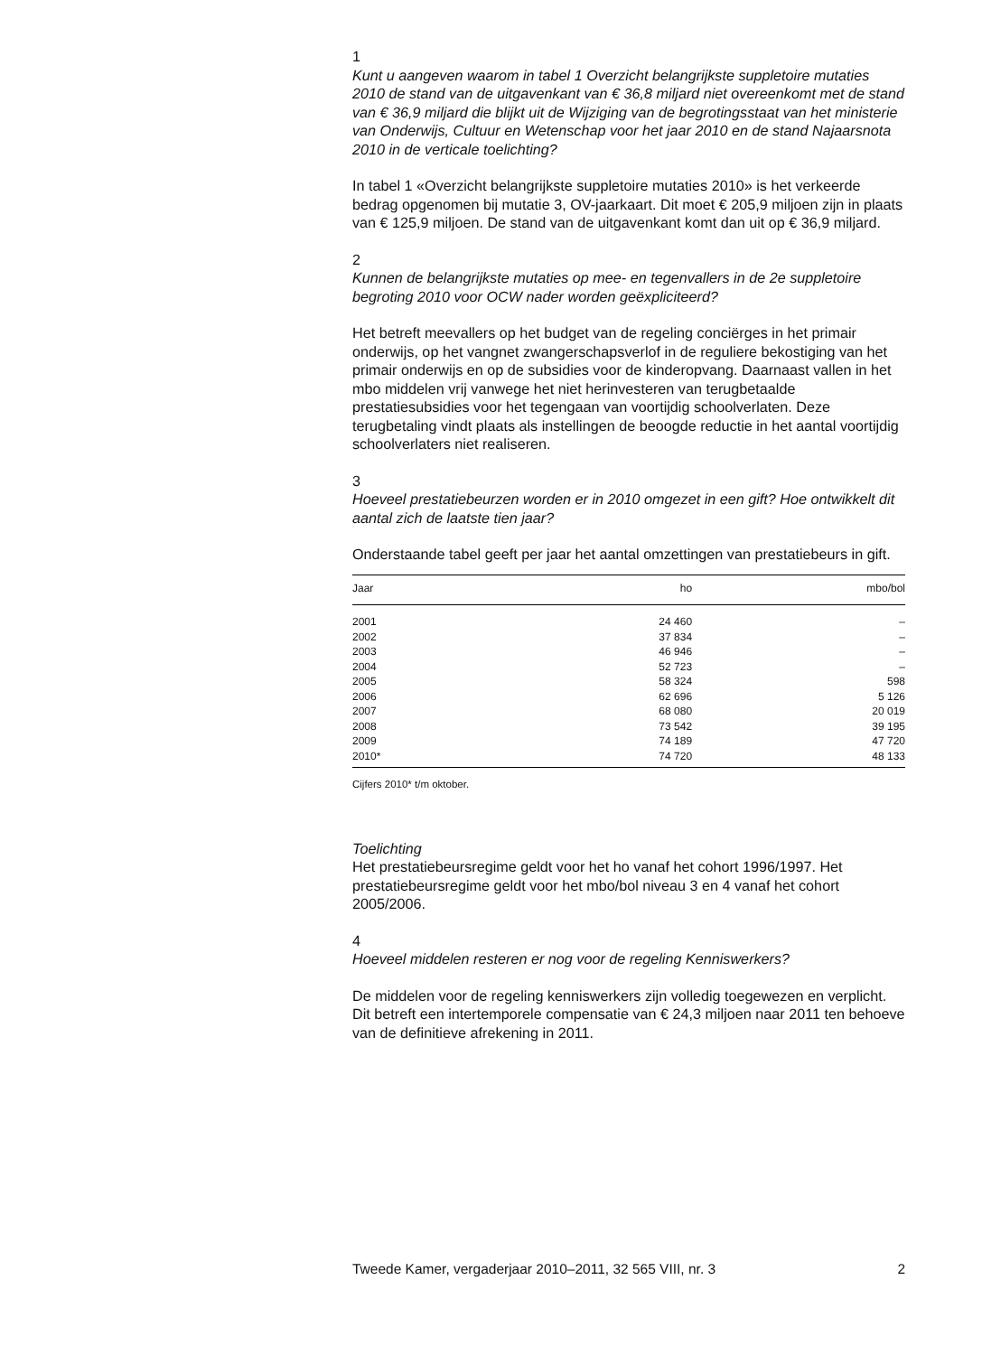1
Kunt u aangeven waarom in tabel 1 Overzicht belangrijkste suppletoire mutaties 2010 de stand van de uitgavenkant van € 36,8 miljard niet overeenkomt met de stand van € 36,9 miljard die blijkt uit de Wijziging van de begrotingsstaat van het ministerie van Onderwijs, Cultuur en Wetenschap voor het jaar 2010 en de stand Najaarsnota 2010 in de verticale toelichting?
In tabel 1 «Overzicht belangrijkste suppletoire mutaties 2010» is het verkeerde bedrag opgenomen bij mutatie 3, OV-jaarkaart. Dit moet € 205,9 miljoen zijn in plaats van € 125,9 miljoen. De stand van de uitgavenkant komt dan uit op € 36,9 miljard.
2
Kunnen de belangrijkste mutaties op mee- en tegenvallers in de 2e suppletoire begroting 2010 voor OCW nader worden geëxpliciteerd?
Het betreft meevallers op het budget van de regeling conciërges in het primair onderwijs, op het vangnet zwangerschapsverlof in de reguliere bekostiging van het primair onderwijs en op de subsidies voor de kinderopvang. Daarnaast vallen in het mbo middelen vrij vanwege het niet herinvesteren van terugbetaalde prestatiesubsidies voor het tegengaan van voortijdig schoolverlaten. Deze terugbetaling vindt plaats als instellingen de beoogde reductie in het aantal voortijdig schoolverlaters niet realiseren.
3
Hoeveel prestatiebeurzen worden er in 2010 omgezet in een gift? Hoe ontwikkelt dit aantal zich de laatste tien jaar?
Onderstaande tabel geeft per jaar het aantal omzettingen van prestatiebeurs in gift.
| Jaar | ho | mbo/bol |
| --- | --- | --- |
| 2001 | 24 460 | – |
| 2002 | 37 834 | – |
| 2003 | 46 946 | – |
| 2004 | 52 723 | – |
| 2005 | 58 324 | 598 |
| 2006 | 62 696 | 5 126 |
| 2007 | 68 080 | 20 019 |
| 2008 | 73 542 | 39 195 |
| 2009 | 74 189 | 47 720 |
| 2010* | 74 720 | 48 133 |
Cijfers 2010* t/m oktober.
Toelichting
Het prestatiebeursregime geldt voor het ho vanaf het cohort 1996/1997. Het prestatiebeursregime geldt voor het mbo/bol niveau 3 en 4 vanaf het cohort 2005/2006.
4
Hoeveel middelen resteren er nog voor de regeling Kenniswerkers?
De middelen voor de regeling kenniswerkers zijn volledig toegewezen en verplicht. Dit betreft een intertemporele compensatie van € 24,3 miljoen naar 2011 ten behoeve van de definitieve afrekening in 2011.
Tweede Kamer, vergaderjaar 2010–2011, 32 565 VIII, nr. 3 2